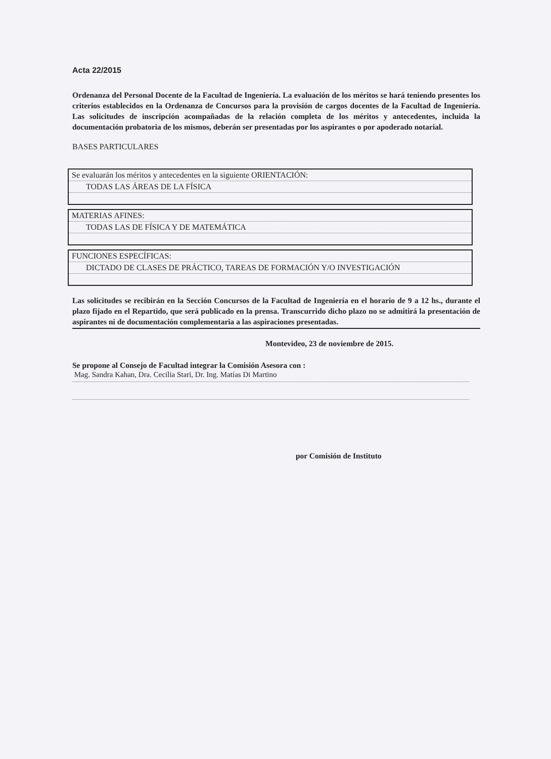Acta 22/2015
Ordenanza del Personal Docente de la Facultad de Ingeniería. La evaluación de los méritos se hará teniendo presentes los criterios establecidos en la Ordenanza de Concursos para la provisión de cargos docentes de la Facultad de Ingeniería. Las solicitudes de inscripción acompañadas de la relación completa de los méritos y antecedentes, incluida la documentación probatoria de los mismos, deberán ser presentadas por los aspirantes o por apoderado notarial.
BASES PARTICULARES
Se evaluarán los méritos y antecedentes en la siguiente ORIENTACIÓN:
TODAS LAS ÁREAS DE LA FÍSICA
MATERIAS AFINES:
TODAS LAS DE FÍSICA Y DE MATEMÁTICA
FUNCIONES ESPECÍFICAS:
DICTADO DE CLASES DE PRÁCTICO, TAREAS DE FORMACIÓN Y/O INVESTIGACIÓN
Las solicitudes se recibirán en la Sección Concursos de la Facultad de Ingeniería en el horario de 9 a 12 hs., durante el plazo fijado en el Repartido, que será publicado en la prensa. Transcurrido dicho plazo no se admitirá la presentación de aspirantes ni de documentación complementaria a las aspiraciones presentadas.
Montevideo, 23 de noviembre de 2015.
Se propone al Consejo de Facultad integrar la Comisión Asesora con :
Mag. Sandra Kahan, Dra. Cecilia Stari, Dr. Ing. Matías Di Martino
por Comisión de Instituto